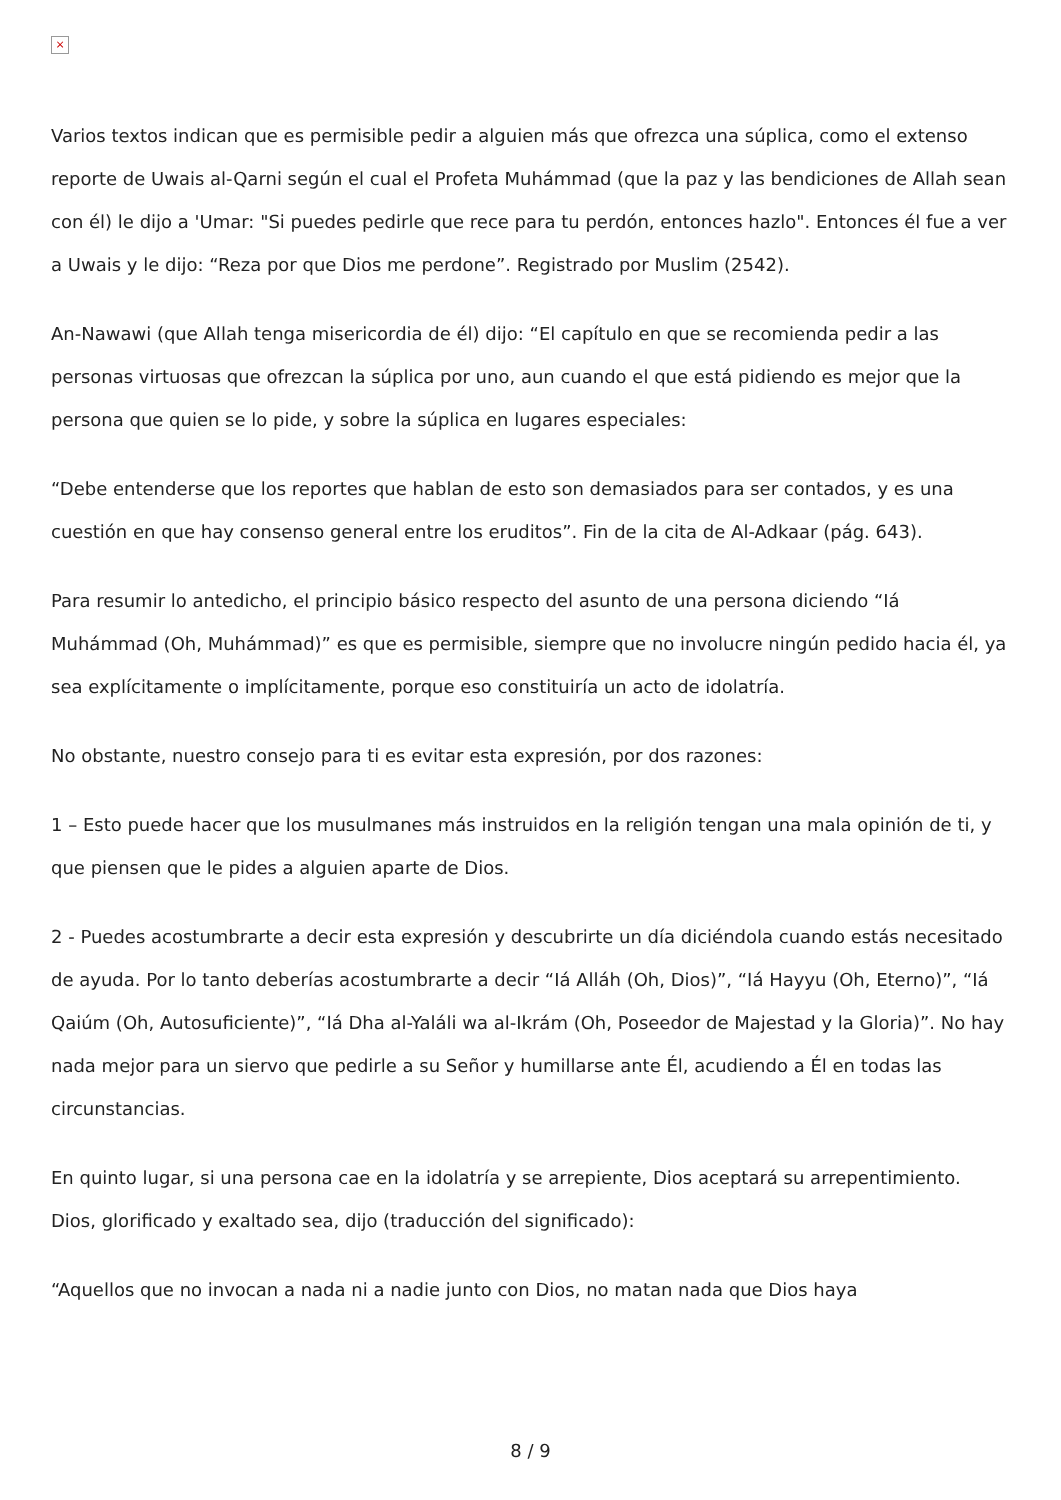×
Varios textos indican que es permisible pedir a alguien más que ofrezca una súplica, como el extenso reporte de Uwais al-Qarni según el cual el Profeta Muhámmad (que la paz y las bendiciones de Allah sean con él) le dijo a 'Umar: "Si puedes pedirle que rece para tu perdón, entonces hazlo". Entonces él fue a ver a Uwais y le dijo: “Reza por que Dios me perdone”. Registrado por Muslim (2542).
An-Nawawi (que Allah tenga misericordia de él) dijo: “El capítulo en que se recomienda pedir a las personas virtuosas que ofrezcan la súplica por uno, aun cuando el que está pidiendo es mejor que la persona que quien se lo pide, y sobre la súplica en lugares especiales:
“Debe entenderse que los reportes que hablan de esto son demasiados para ser contados, y es una cuestión en que hay consenso general entre los eruditos”. Fin de la cita de Al-Adkaar (pág. 643).
Para resumir lo antedicho, el principio básico respecto del asunto de una persona diciendo “Iá Muhámmad (Oh, Muhámmad)” es que es permisible, siempre que no involucre ningún pedido hacia él, ya sea explícitamente o implícitamente, porque eso constituiría un acto de idolatría.
No obstante, nuestro consejo para ti es evitar esta expresión, por dos razones:
1 – Esto puede hacer que los musulmanes más instruidos en la religión tengan una mala opinión de ti, y que piensen que le pides a alguien aparte de Dios.
2 - Puedes acostumbrarte a decir esta expresión y descubrirte un día diciéndola cuando estás necesitado de ayuda. Por lo tanto deberías acostumbrarte a decir “Iá Alláh (Oh, Dios)”, “Iá Hayyu (Oh, Eterno)”, “Iá Qaiúm (Oh, Autosuficiente)”, “Iá Dha al-Yaláli wa al-Ikrám (Oh, Poseedor de Majestad y la Gloria)”. No hay nada mejor para un siervo que pedirle a su Señor y humillarse ante Él, acudiendo a Él en todas las circunstancias.
En quinto lugar, si una persona cae en la idolatría y se arrepiente, Dios aceptará su arrepentimiento. Dios, glorificado y exaltado sea, dijo (traducción del significado):
“Aquellos que no invocan a nada ni a nadie junto con Dios, no matan nada que Dios haya
8 / 9